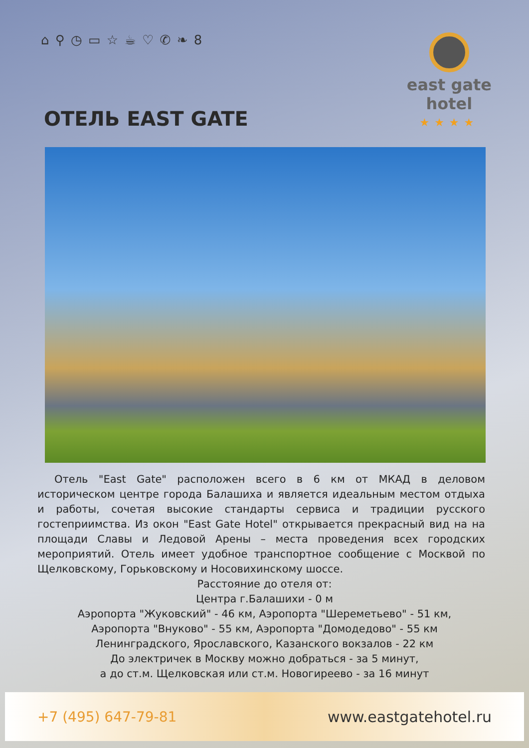⌂ ⚲ ◷ ▭ ☆ ☕ ♡ ✆ ❧ 8
east gate
hotel
★★★★
ОТЕЛЬ EAST GATE
Отель "East Gate" расположен всего в 6 км от МКАД в деловом историческом центре города Балашиха и является идеальным местом отдыха и работы, сочетая высокие стандарты сервиса и традиции русского гостеприимства. Из окон "East Gate Hotel" открывается прекрасный вид на на площади Славы и Ледовой Арены – места проведения всех городских мероприятий. Отель имеет удобное транспортное сообщение с Москвой по Щелковскому, Горьковскому и Носовихинскому шоссе.
Расстояние до отеля от:
Центра г.Балашихи - 0 м
Аэропорта "Жуковский" - 46 км, Аэропорта "Шереметьево" - 51 км,
Аэропорта "Внуково" - 55 км, Аэропорта "Домодедово" - 55 км
Ленинградского, Ярославского, Казанского вокзалов - 22 км
До электричек в Москву можно добраться - за 5 минут,
а до ст.м. Щелковская или ст.м. Новогиреево - за 16 минут
+7 (495) 647-79-81 www.eastgatehotel.ru